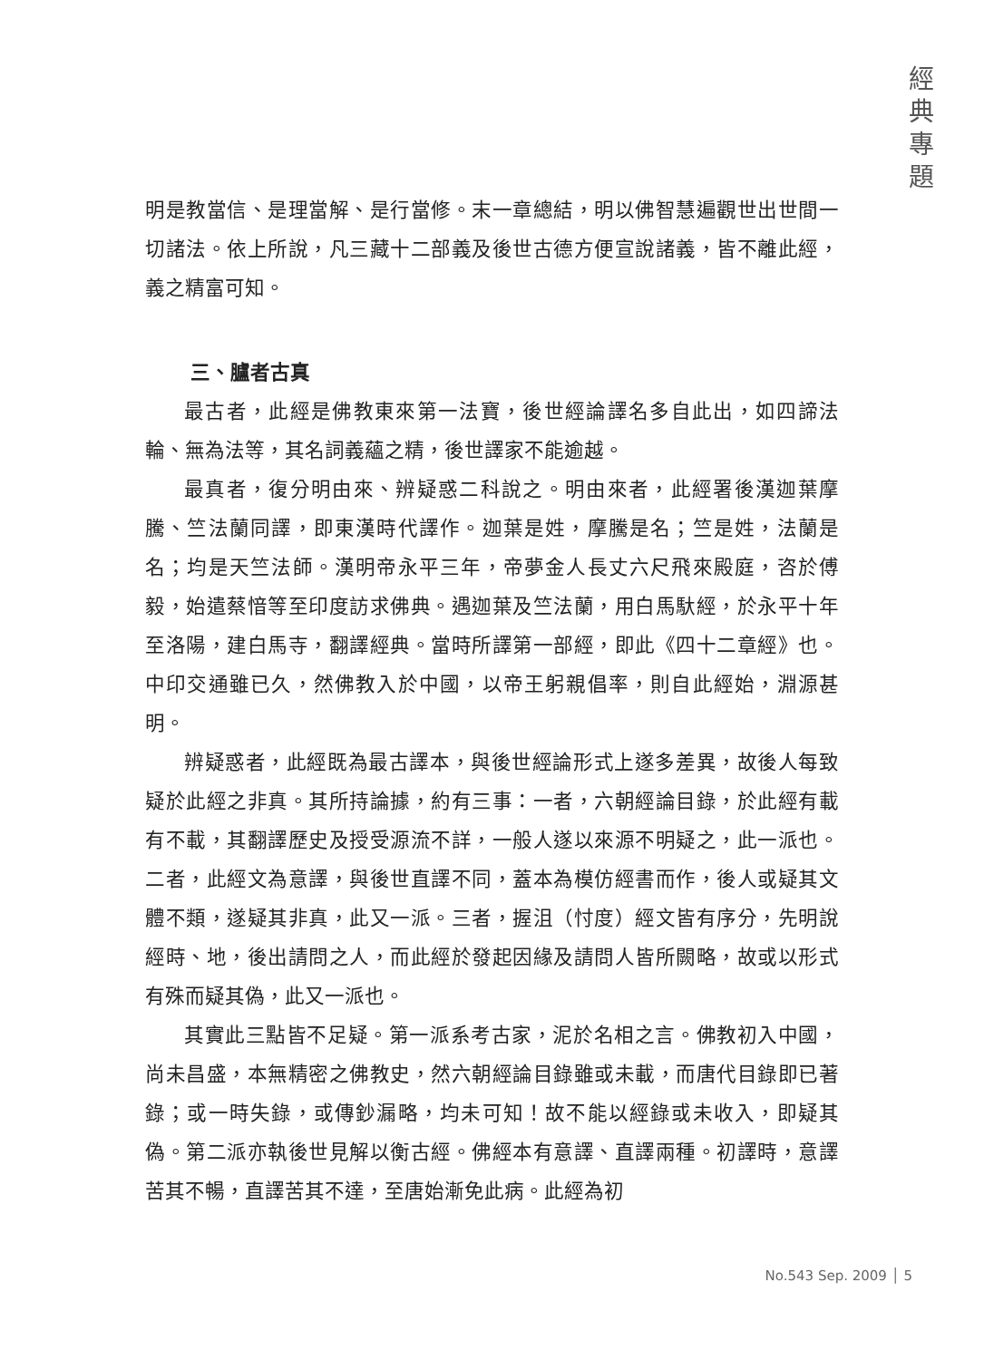經
典
專
題
明是教當信、是理當解、是行當修。末一章總結，明以佛智慧遍觀世出世間一切諸法。依上所說，凡三藏十二部義及後世古德方便宣說諸義，皆不離此經，義之精富可知。
三、臚者古真
最古者，此經是佛教東來第一法寶，後世經論譯名多自此出，如四諦法輪、無為法等，其名詞義蘊之精，後世譯家不能逾越。
最真者，復分明由來、辨疑惑二科說之。明由來者，此經署後漢迦葉摩騰、竺法蘭同譯，即東漢時代譯作。迦葉是姓，摩騰是名；竺是姓，法蘭是名；均是天竺法師。漢明帝永平三年，帝夢金人長丈六尺飛來殿庭，咨於傅毅，始遣蔡愔等至印度訪求佛典。遇迦葉及竺法蘭，用白馬馱經，於永平十年至洛陽，建白馬寺，翻譯經典。當時所譯第一部經，即此《四十二章經》也。中印交通雖已久，然佛教入於中國，以帝王躬親倡率，則自此經始，淵源甚明。
辨疑惑者，此經既為最古譯本，與後世經論形式上遂多差異，故後人每致疑於此經之非真。其所持論據，約有三事：一者，六朝經論目錄，於此經有載有不載，其翻譯歷史及授受源流不詳，一般人遂以來源不明疑之，此一派也。二者，此經文為意譯，與後世直譯不同，蓋本為模仿經書而作，後人或疑其文體不類，遂疑其非真，此又一派。三者，握沮（忖度）經文皆有序分，先明說經時、地，後出請問之人，而此經於發起因緣及請問人皆所闕略，故或以形式有殊而疑其偽，此又一派也。
其實此三點皆不足疑。第一派系考古家，泥於名相之言。佛教初入中國，尚未昌盛，本無精密之佛教史，然六朝經論目錄雖或未載，而唐代目錄即已著錄；或一時失錄，或傳鈔漏略，均未可知！故不能以經錄或未收入，即疑其偽。第二派亦執後世見解以衡古經。佛經本有意譯、直譯兩種。初譯時，意譯苦其不暢，直譯苦其不達，至唐始漸免此病。此經為初
No.543 Sep. 2009 │ 5